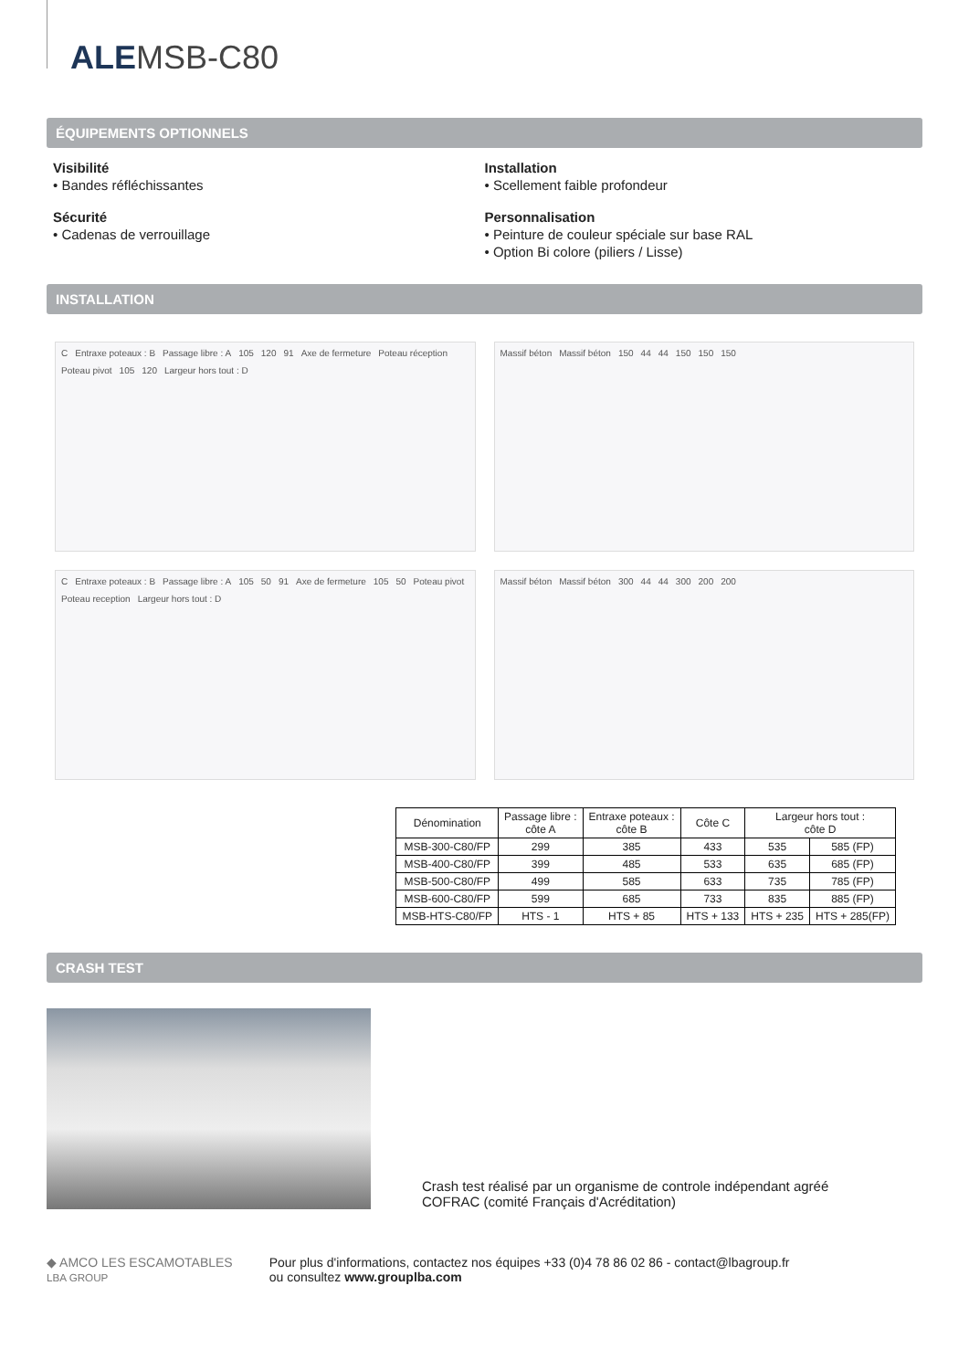ALEMSB-C80
ÉQUIPEMENTS OPTIONNELS
Visibilité
• Bandes réfléchissantes
Sécurité
• Cadenas de verrouillage
Installation
• Scellement faible profondeur
Personnalisation
• Peinture de couleur spéciale sur base RAL
• Option Bi colore (piliers / Lisse)
INSTALLATION
C Entraxe poteaux : B Passage libre : A 105 120 91 Axe de fermeture Poteau réception Poteau pivot 105 120 Largeur hors tout : D
Massif béton Massif béton 150 44 44 150 150 150
C Entraxe poteaux : B Passage libre : A 105 50 91 Axe de fermeture 105 50 Poteau pivot Poteau reception Largeur hors tout : D
Massif béton Massif béton 300 44 44 300 200 200
| Dénomination | Passage libre : côte A | Entraxe poteaux : côte B | Côte C | Largeur hors tout : côte D | |
| --- | --- | --- | --- | --- | --- |
| MSB-300-C80/FP | 299 | 385 | 433 | 535 | 585 (FP) |
| MSB-400-C80/FP | 399 | 485 | 533 | 635 | 685 (FP) |
| MSB-500-C80/FP | 499 | 585 | 633 | 735 | 785 (FP) |
| MSB-600-C80/FP | 599 | 685 | 733 | 835 | 885 (FP) |
| MSB-HTS-C80/FP | HTS - 1 | HTS + 85 | HTS + 133 | HTS + 235 | HTS + 285(FP) |
CRASH TEST
Crash test réalisé par un organisme de controle indépendant agréé
COFRAC (comité Français d'Acréditation)
◆ AMCO LES ESCAMOTABLES
LBA GROUP
Pour plus d'informations, contactez nos équipes +33 (0)4 78 86 02 86 - contact@lbagroup.fr
ou consultez www.grouplba.com